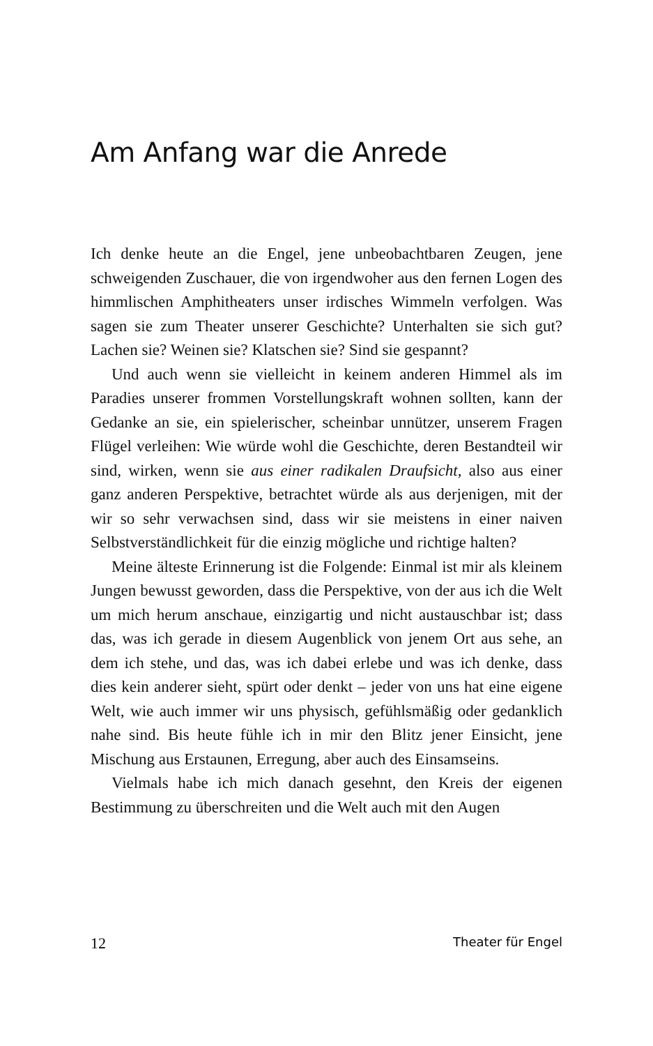Am Anfang war die Anrede
Ich denke heute an die Engel, jene unbeobachtbaren Zeugen, jene schweigenden Zuschauer, die von irgendwoher aus den fernen Logen des himmlischen Amphitheaters unser irdisches Wimmeln verfolgen. Was sagen sie zum Theater unserer Geschichte? Unterhalten sie sich gut? Lachen sie? Weinen sie? Klatschen sie? Sind sie gespannt?
Und auch wenn sie vielleicht in keinem anderen Himmel als im Paradies unserer frommen Vorstellungskraft wohnen sollten, kann der Gedanke an sie, ein spielerischer, scheinbar unnützer, unserem Fragen Flügel verleihen: Wie würde wohl die Geschichte, deren Bestandteil wir sind, wirken, wenn sie aus einer radikalen Draufsicht, also aus einer ganz anderen Perspektive, betrachtet würde als aus derjenigen, mit der wir so sehr verwachsen sind, dass wir sie meistens in einer naiven Selbstverständlichkeit für die einzig mögliche und richtige halten?
Meine älteste Erinnerung ist die Folgende: Einmal ist mir als kleinem Jungen bewusst geworden, dass die Perspektive, von der aus ich die Welt um mich herum anschaue, einzigartig und nicht austauschbar ist; dass das, was ich gerade in diesem Augenblick von jenem Ort aus sehe, an dem ich stehe, und das, was ich dabei erlebe und was ich denke, dass dies kein anderer sieht, spürt oder denkt – jeder von uns hat eine eigene Welt, wie auch immer wir uns physisch, gefühlsmäßig oder gedanklich nahe sind. Bis heute fühle ich in mir den Blitz jener Einsicht, jene Mischung aus Erstaunen, Erregung, aber auch des Einsamseins.
Vielmals habe ich mich danach gesehnt, den Kreis der eigenen Bestimmung zu überschreiten und die Welt auch mit den Augen
12 Theater für Engel